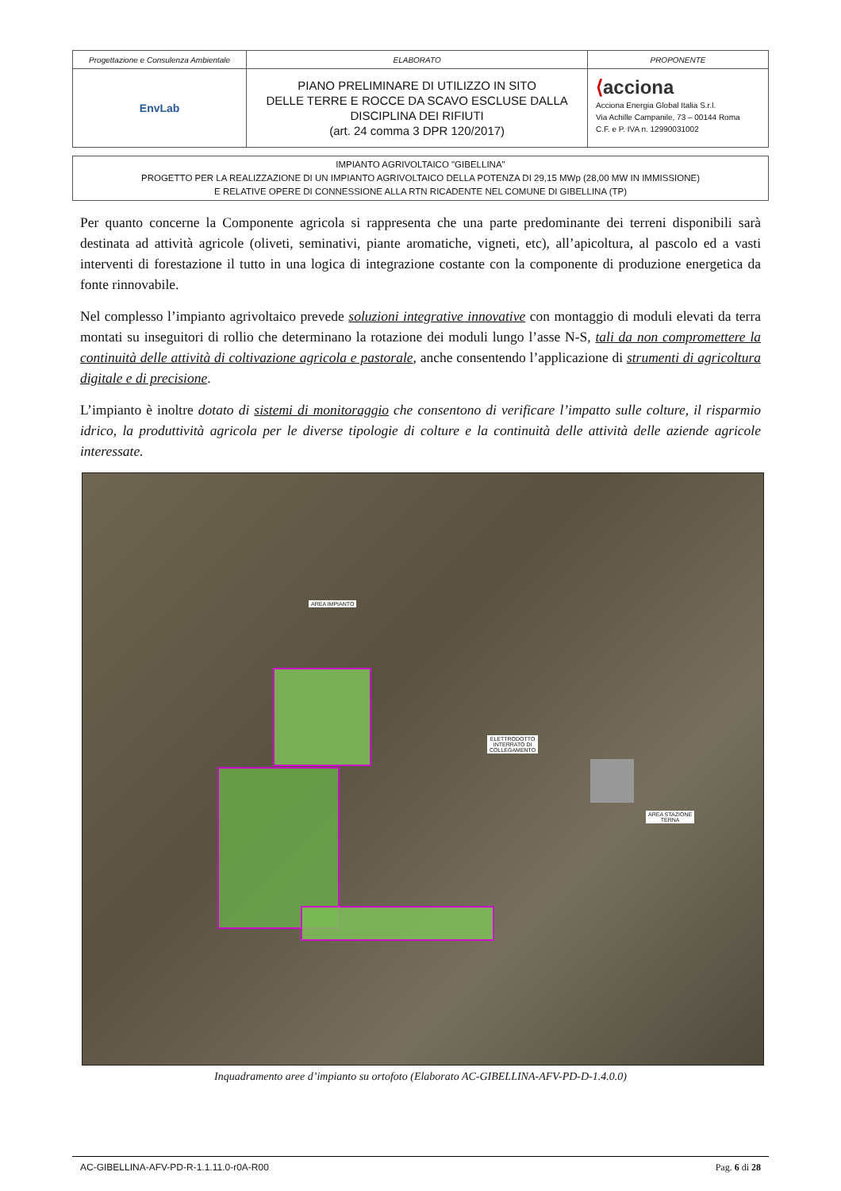| Progettazione e Consulenza Ambientale | ELABORATO | PROPONENTE |
| EnvLab | PIANO PRELIMINARE DI UTILIZZO IN SITO DELLE TERRE E ROCCE DA SCAVO ESCLUSE DALLA DISCIPLINA DEI RIFIUTI (art. 24 comma 3 DPR 120/2017) | ⟨ acciona Acciona Energia Global Italia S.r.l. Via Achille Campanile, 73 – 00144 Roma C.F. e P. IVA n. 12990031002 |
IMPIANTO AGRIVOLTAICO "GIBELLINA"
PROGETTO PER LA REALIZZAZIONE DI UN IMPIANTO AGRIVOLTAICO DELLA POTENZA DI 29,15 MWp (28,00 MW IN IMMISSIONE)
E RELATIVE OPERE DI CONNESSIONE ALLA RTN RICADENTE NEL COMUNE DI GIBELLINA (TP)
Per quanto concerne la Componente agricola si rappresenta che una parte predominante dei terreni disponibili sarà destinata ad attività agricole (oliveti, seminativi, piante aromatiche, vigneti, etc), all’apicoltura, al pascolo ed a vasti interventi di forestazione il tutto in una logica di integrazione costante con la componente di produzione energetica da fonte rinnovabile.
Nel complesso l’impianto agrivoltaico prevede soluzioni integrative innovative con montaggio di moduli elevati da terra montati su inseguitori di rollio che determinano la rotazione dei moduli lungo l’asse N-S, tali da non compromettere la continuità delle attività di coltivazione agricola e pastorale, anche consentendo l’applicazione di strumenti di agricoltura digitale e di precisione.
L’impianto è inoltre dotato di sistemi di monitoraggio che consentono di verificare l’impatto sulle colture, il risparmio idrico, la produttività agricola per le diverse tipologie di colture e la continuità delle attività delle aziende agricole interessate.
AREA IMPIANTO
ELETTRODOTTO
INTERRATO DI
COLLEGAMENTO
AREA STAZIONE
TERNA
Inquadramento aree d’impianto su ortofoto (Elaborato AC-GIBELLINA-AFV-PD-D-1.4.0.0)
AC-GIBELLINA-AFV-PD-R-1.1.11.0-r0A-R00 Pag. 6 di 28